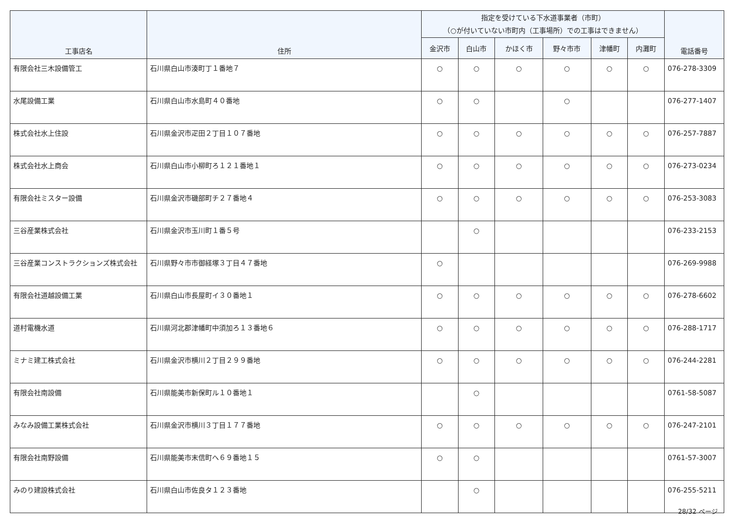| 工事店名 | 住所 | 指定を受けている下水道事業者（市町） （○が付いていない市町内（工事場所）での工事はできません） | | | | | | 電話番号 |
| --- | --- | --- | --- | --- | --- | --- | --- | --- |
| | | 金沢市 | 白山市 | かほく市 | 野々市市 | 津幡町 | 内灘町 | |
| 有限会社三木設備管工 | 石川県白山市湊町丁１番地７ | ○ | ○ | ○ | ○ | ○ | ○ | 076-278-3309 |
| 水尾設備工業 | 石川県白山市水島町４０番地 | ○ | ○ | | ○ | | | 076-277-1407 |
| 株式会社水上住設 | 石川県金沢市疋田２丁目１０７番地 | ○ | ○ | ○ | ○ | ○ | ○ | 076-257-7887 |
| 株式会社水上商会 | 石川県白山市小柳町ろ１２１番地１ | ○ | ○ | ○ | ○ | ○ | ○ | 076-273-0234 |
| 有限会社ミスター設備 | 石川県金沢市磯部町チ２７番地４ | ○ | ○ | ○ | ○ | ○ | ○ | 076-253-3083 |
| 三谷産業株式会社 | 石川県金沢市玉川町１番５号 | | ○ | | | | | 076-233-2153 |
| 三谷産業コンストラクションズ株式会社 | 石川県野々市市御経塚３丁目４７番地 | ○ | | | | | | 076-269-9988 |
| 有限会社道越設備工業 | 石川県白山市長屋町イ３０番地１ | ○ | ○ | ○ | ○ | ○ | ○ | 076-278-6602 |
| 道村電機水道 | 石川県河北郡津幡町中須加ろ１３番地６ | ○ | ○ | ○ | ○ | ○ | ○ | 076-288-1717 |
| ミナミ建工株式会社 | 石川県金沢市横川２丁目２９９番地 | ○ | ○ | ○ | ○ | ○ | ○ | 076-244-2281 |
| 有限会社南設備 | 石川県能美市新保町ル１０番地１ | | ○ | | | | | 0761-58-5087 |
| みなみ設備工業株式会社 | 石川県金沢市横川３丁目１７７番地 | ○ | ○ | ○ | ○ | ○ | ○ | 076-247-2101 |
| 有限会社南野設備 | 石川県能美市末信町へ６９番地１５ | ○ | ○ | | | | | 0761-57-3007 |
| みのり建設株式会社 | 石川県白山市佐良タ１２３番地 | | ○ | | | | | 076-255-5211 |
28/32 ページ